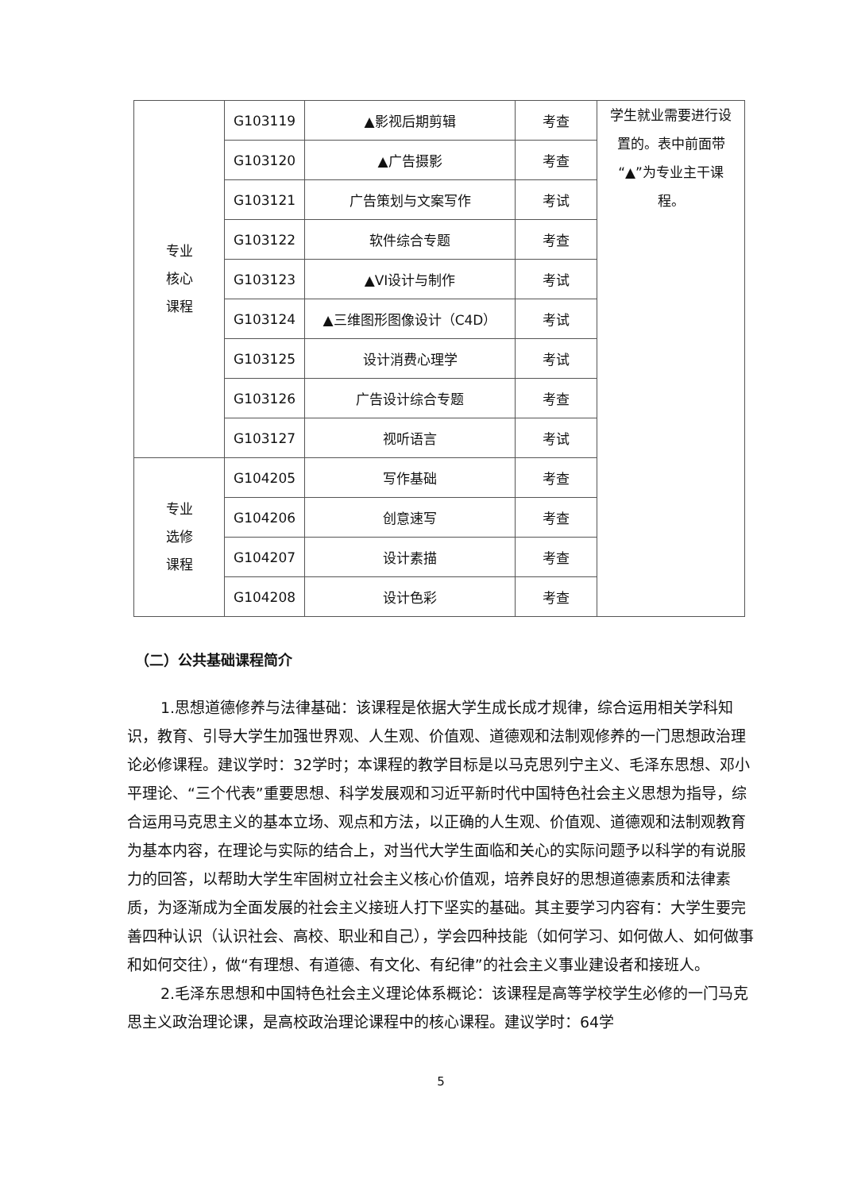| 专业 核心 课程 | G103119 | ▲影视后期剪辑 | 考查 | 学生就业需要进行设置的。表中前面带“▲”为专业主干课程。 |
| | G103120 | ▲广告摄影 | 考查 | |
| | G103121 | 广告策划与文案写作 | 考试 | |
| | G103122 | 软件综合专题 | 考查 | |
| | G103123 | ▲VI设计与制作 | 考试 | |
| | G103124 | ▲三维图形图像设计（C4D） | 考试 | |
| | G103125 | 设计消费心理学 | 考试 | |
| | G103126 | 广告设计综合专题 | 考查 | |
| | G103127 | 视听语言 | 考试 | |
| 专业 选修 课程 | G104205 | 写作基础 | 考查 | |
| | G104206 | 创意速写 | 考查 | |
| | G104207 | 设计素描 | 考查 | |
| | G104208 | 设计色彩 | 考查 | |
（二）公共基础课程简介
1.思想道德修养与法律基础：该课程是依据大学生成长成才规律，综合运用相关学科知识，教育、引导大学生加强世界观、人生观、价值观、道德观和法制观修养的一门思想政治理论必修课程。建议学时：32学时；本课程的教学目标是以马克思列宁主义、毛泽东思想、邓小平理论、“三个代表”重要思想、科学发展观和习近平新时代中国特色社会主义思想为指导，综合运用马克思主义的基本立场、观点和方法，以正确的人生观、价值观、道德观和法制观教育为基本内容，在理论与实际的结合上，对当代大学生面临和关心的实际问题予以科学的有说服力的回答，以帮助大学生牢固树立社会主义核心价值观，培养良好的思想道德素质和法律素质，为逐渐成为全面发展的社会主义接班人打下坚实的基础。其主要学习内容有：大学生要完善四种认识（认识社会、高校、职业和自己），学会四种技能（如何学习、如何做人、如何做事和如何交往），做“有理想、有道德、有文化、有纪律”的社会主义事业建设者和接班人。
2.毛泽东思想和中国特色社会主义理论体系概论：该课程是高等学校学生必修的一门马克思主义政治理论课，是高校政治理论课程中的核心课程。建议学时：64学
5